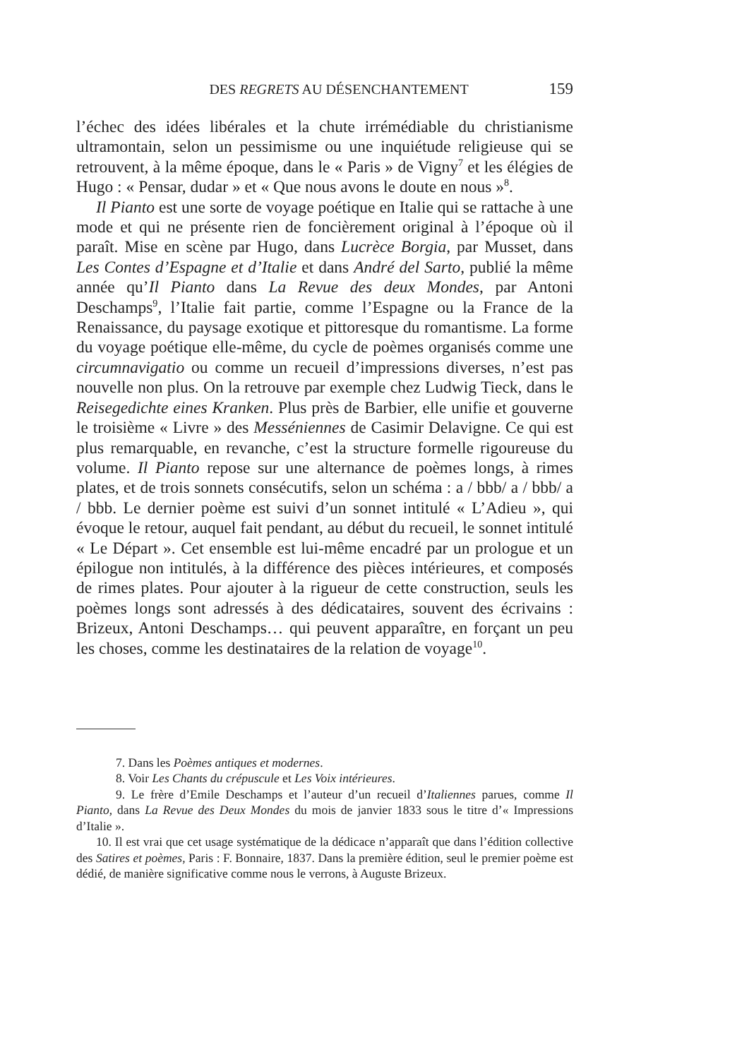DES REGRETS AU DÉSENCHANTEMENT
159
l’échec des idées libérales et la chute irrémédiable du christianisme ultramontain, selon un pessimisme ou une inquiétude religieuse qui se retrouvent, à la même époque, dans le « Paris » de Vigny<sup>7</sup> et les élégies de Hugo : « Pensar, dudar » et « Que nous avons le doute en nous »<sup>8</sup>.
Il Pianto est une sorte de voyage poétique en Italie qui se rattache à une mode et qui ne présente rien de foncièrement original à l’époque où il paraît. Mise en scène par Hugo, dans Lucrèce Borgia, par Musset, dans Les Contes d’Espagne et d’Italie et dans André del Sarto, publié la même année qu’Il Pianto dans La Revue des deux Mondes, par Antoni Deschamps<sup>9</sup>, l’Italie fait partie, comme l’Espagne ou la France de la Renaissance, du paysage exotique et pittoresque du romantisme. La forme du voyage poétique elle-même, du cycle de poèmes organisés comme une circumnavigatio ou comme un recueil d’impressions diverses, n’est pas nouvelle non plus. On la retrouve par exemple chez Ludwig Tieck, dans le Reisegedichte eines Kranken. Plus près de Barbier, elle unifie et gouverne le troisième « Livre » des Messéniennes de Casimir Delavigne. Ce qui est plus remarquable, en revanche, c’est la structure formelle rigoureuse du volume. Il Pianto repose sur une alternance de poèmes longs, à rimes plates, et de trois sonnets consécutifs, selon un schéma : a / bbb/ a / bbb/ a / bbb. Le dernier poème est suivi d’un sonnet intitulé « L’Adieu », qui évoque le retour, auquel fait pendant, au début du recueil, le sonnet intitulé « Le Départ ». Cet ensemble est lui-même encadré par un prologue et un épilogue non intitulés, à la différence des pièces intérieures, et composés de rimes plates. Pour ajouter à la rigueur de cette construction, seuls les poèmes longs sont adressés à des dédicataires, souvent des écrivains : Brizeux, Antoni Deschamps… qui peuvent apparaître, en forçant un peu les choses, comme les destinataires de la relation de voyage<sup>10</sup>.
7. Dans les Poèmes antiques et modernes.
8. Voir Les Chants du crépuscule et Les Voix intérieures.
9. Le frère d’Emile Deschamps et l’auteur d’un recueil d’Italiennes parues, comme Il Pianto, dans La Revue des Deux Mondes du mois de janvier 1833 sous le titre d’« Impressions d’Italie ».
10. Il est vrai que cet usage systématique de la dédicace n’apparaît que dans l’édition collective des Satires et poèmes, Paris : F. Bonnaire, 1837. Dans la première édition, seul le premier poème est dédié, de manière significative comme nous le verrons, à Auguste Brizeux.